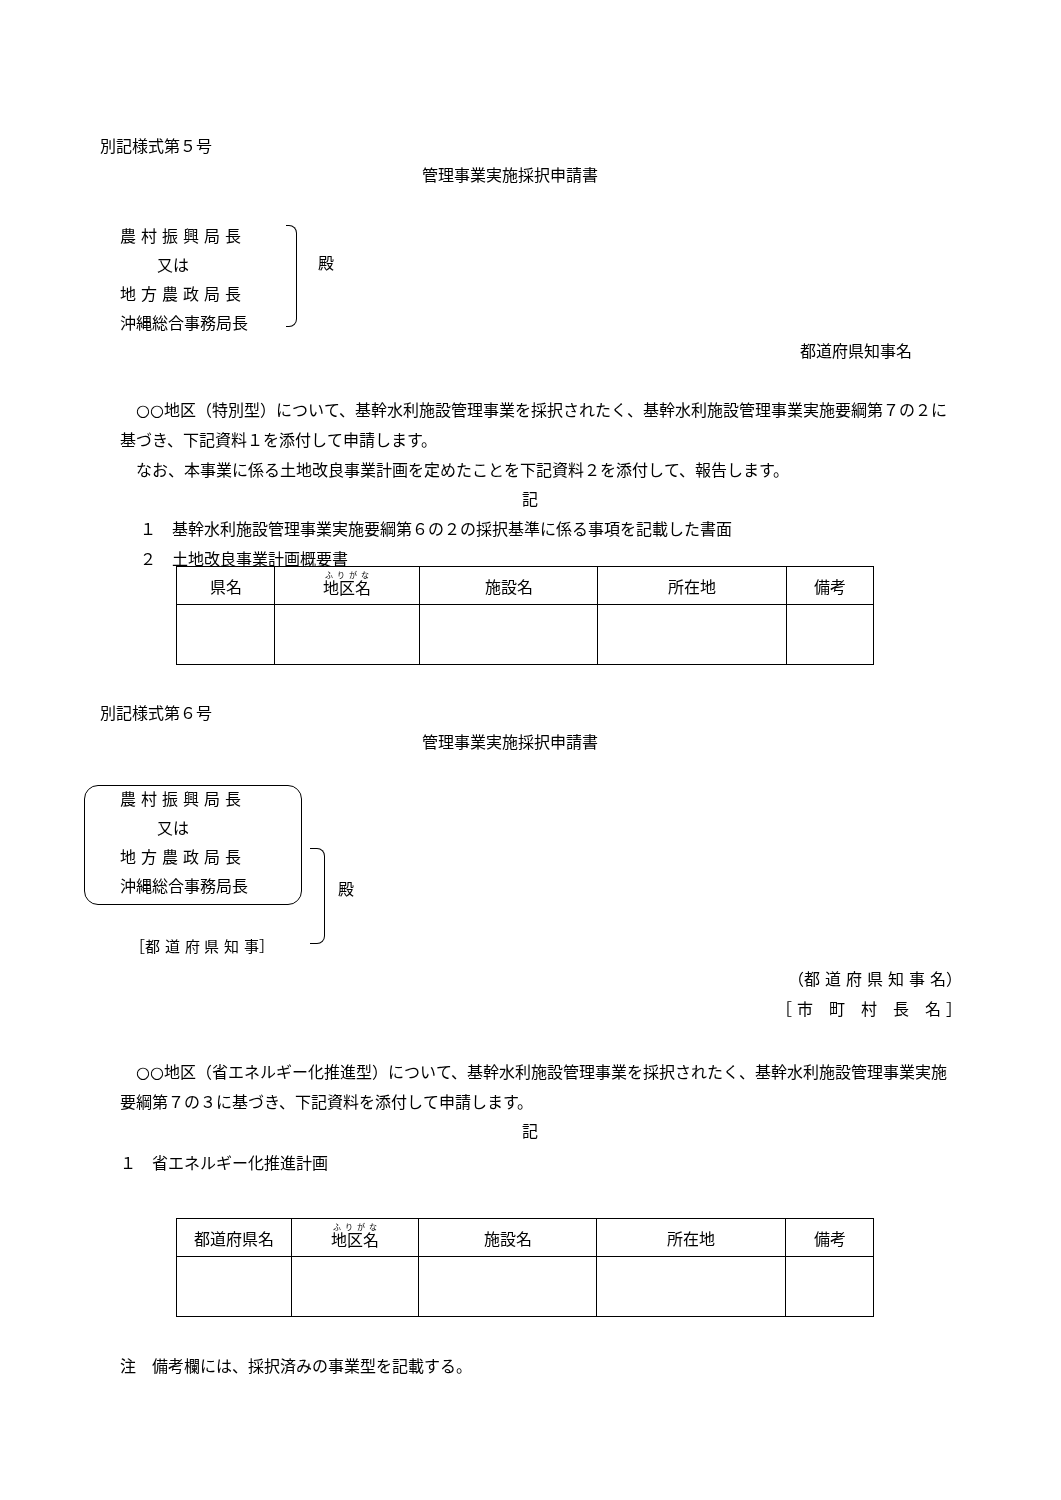別記様式第５号
管理事業実施採択申請書
農 村 振 興 局 長
　　 又は
地 方 農 政 局 長
沖縄総合事務局長
殿
都道府県知事名
　○○地区（特別型）について、基幹水利施設管理事業を採択されたく、基幹水利施設管理事業実施要綱第７の２に基づき、下記資料１を添付して申請します。
　なお、本事業に係る土地改良事業計画を定めたことを下記資料２を添付して、報告します。
記
１　基幹水利施設管理事業実施要綱第６の２の採択基準に係る事項を記載した書面
２　土地改良事業計画概要書
| 県名 | 地区名 | 施設名 | 所在地 | 備考 |
| --- | --- | --- | --- | --- |
別記様式第６号
管理事業実施採択申請書
農 村 振 興 局 長
　　 又は
地 方 農 政 局 長
沖縄総合事務局長
殿
［都 道 府 県 知 事］
（都 道 府 県 知 事 名）
［ 市　町　村　長　名 ］
　○○地区（省エネルギー化推進型）について、基幹水利施設管理事業を採択されたく、基幹水利施設管理事業実施要綱第７の３に基づき、下記資料を添付して申請します。
記
１　省エネルギー化推進計画
| 都道府県名 | 地区名 | 施設名 | 所在地 | 備考 |
| --- | --- | --- | --- | --- |
注　備考欄には、採択済みの事業型を記載する。